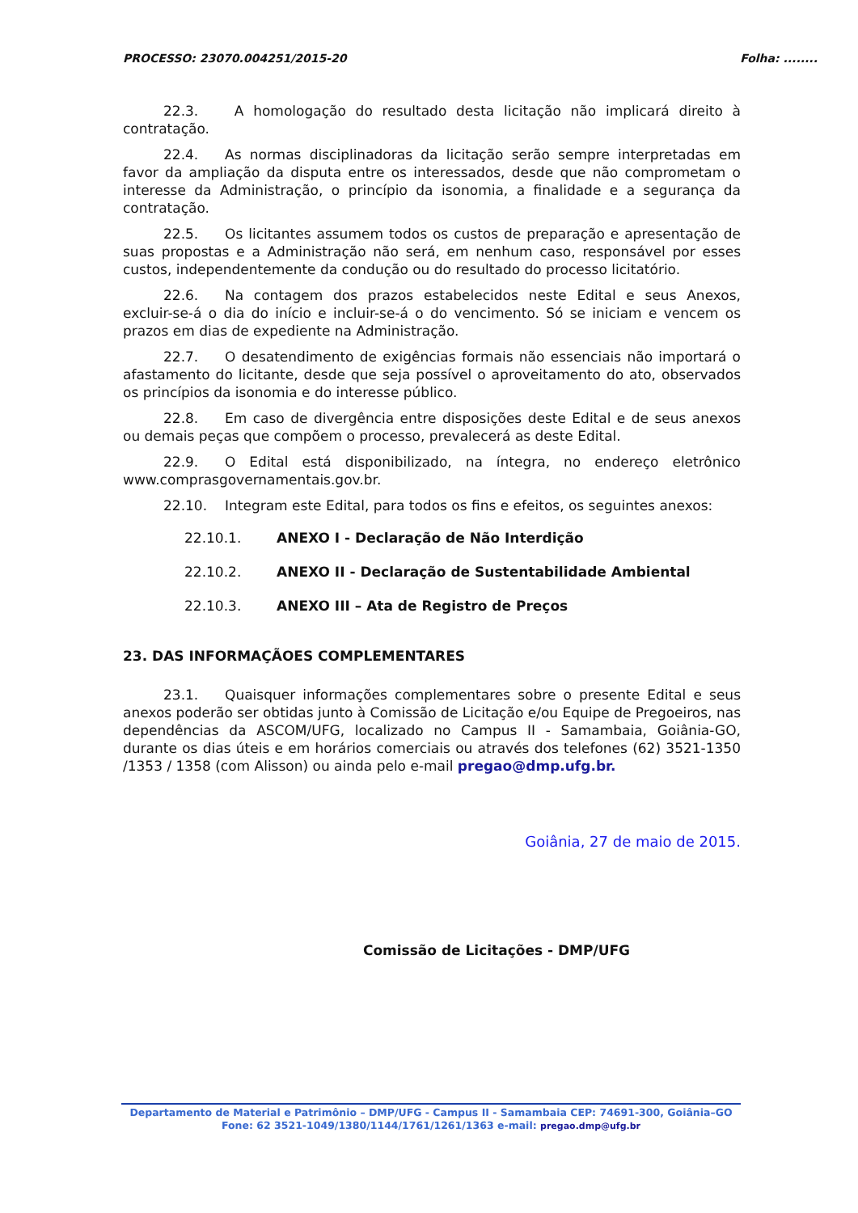PROCESSO: 23070.004251/2015-20 Folha: ........
22.3. A homologação do resultado desta licitação não implicará direito à contratação.
22.4. As normas disciplinadoras da licitação serão sempre interpretadas em favor da ampliação da disputa entre os interessados, desde que não comprometam o interesse da Administração, o princípio da isonomia, a finalidade e a segurança da contratação.
22.5. Os licitantes assumem todos os custos de preparação e apresentação de suas propostas e a Administração não será, em nenhum caso, responsável por esses custos, independentemente da condução ou do resultado do processo licitatório.
22.6. Na contagem dos prazos estabelecidos neste Edital e seus Anexos, excluir-se-á o dia do início e incluir-se-á o do vencimento. Só se iniciam e vencem os prazos em dias de expediente na Administração.
22.7. O desatendimento de exigências formais não essenciais não importará o afastamento do licitante, desde que seja possível o aproveitamento do ato, observados os princípios da isonomia e do interesse público.
22.8. Em caso de divergência entre disposições deste Edital e de seus anexos ou demais peças que compõem o processo, prevalecerá as deste Edital.
22.9. O Edital está disponibilizado, na íntegra, no endereço eletrônico www.comprasgovernamentais.gov.br.
22.10. Integram este Edital, para todos os fins e efeitos, os seguintes anexos:
22.10.1. ANEXO I - Declaração de Não Interdição
22.10.2. ANEXO II - Declaração de Sustentabilidade Ambiental
22.10.3. ANEXO III – Ata de Registro de Preços
23. DAS INFORMAÇÃOES COMPLEMENTARES
23.1. Quaisquer informações complementares sobre o presente Edital e seus anexos poderão ser obtidas junto à Comissão de Licitação e/ou Equipe de Pregoeiros, nas dependências da ASCOM/UFG, localizado no Campus II - Samambaia, Goiânia-GO, durante os dias úteis e em horários comerciais ou através dos telefones (62) 3521-1350 /1353 / 1358 (com Alisson) ou ainda pelo e-mail pregao@dmp.ufg.br.
Goiânia, 27 de maio de 2015.
Comissão de Licitações - DMP/UFG
Departamento de Material e Patrimônio – DMP/UFG - Campus II - Samambaia CEP: 74691-300, Goiânia–GO
Fone: 62 3521-1049/1380/1144/1761/1261/1363 e-mail: pregao.dmp@ufg.br